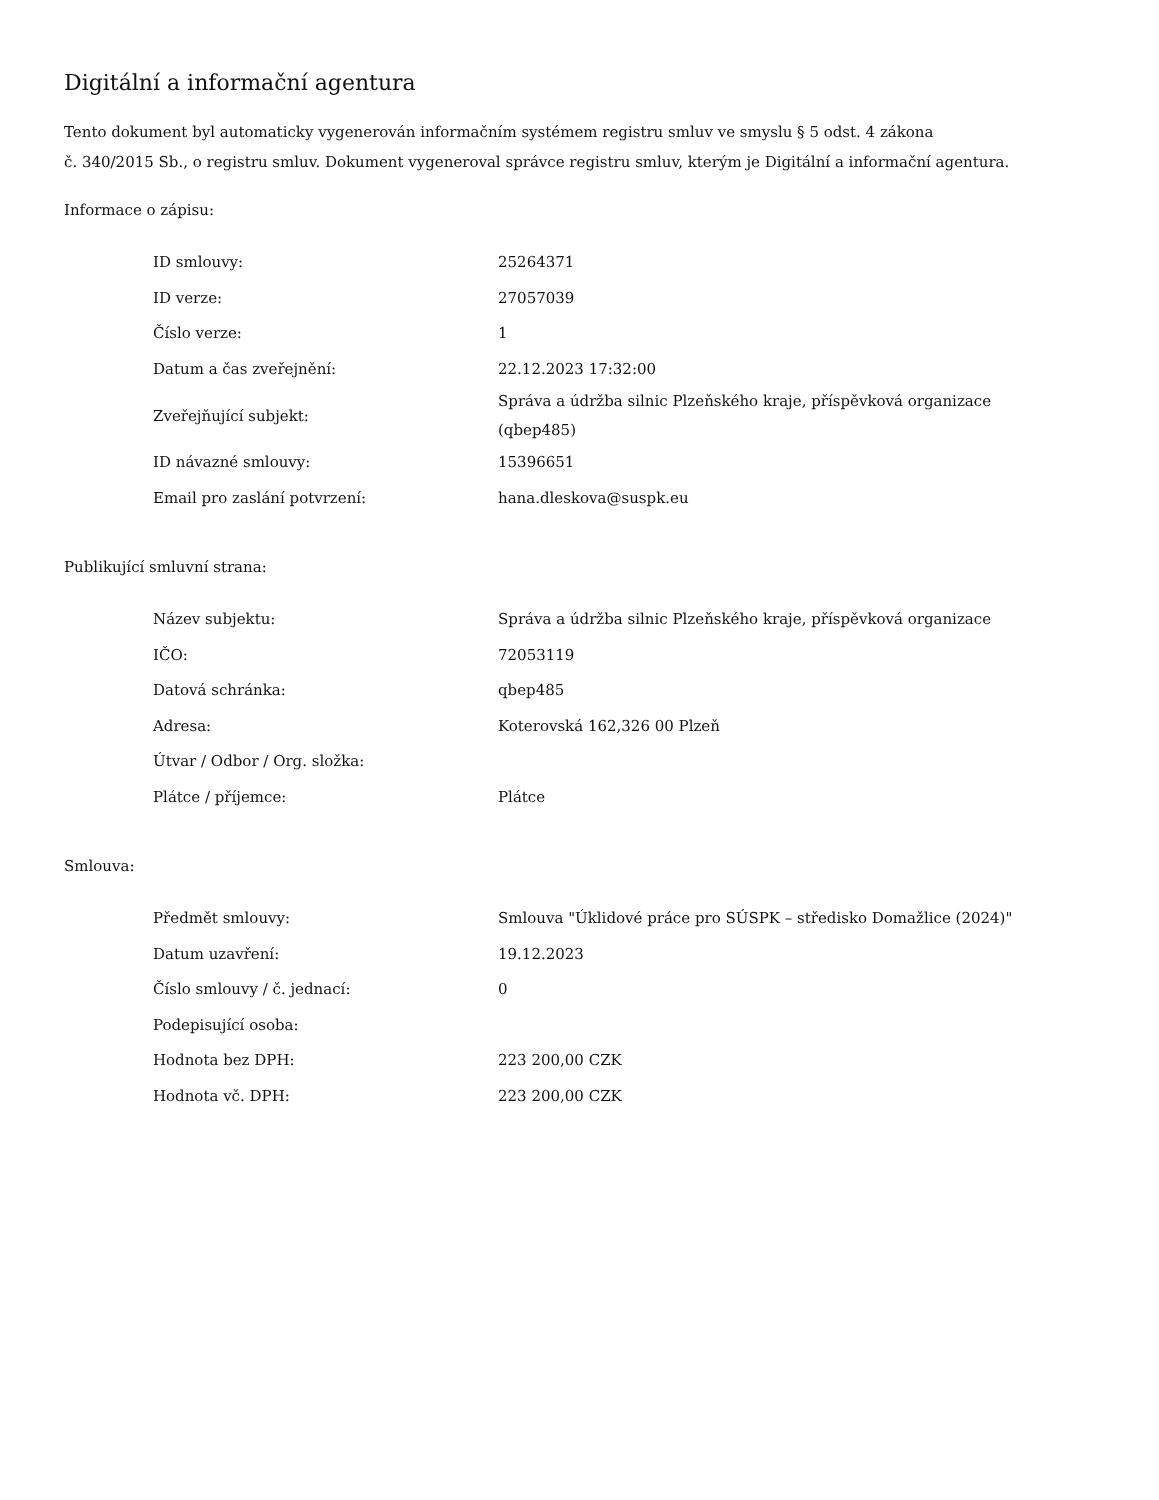Digitální a informační agentura
Tento dokument byl automaticky vygenerován informačním systémem registru smluv ve smyslu § 5 odst. 4 zákona
č. 340/2015 Sb., o registru smluv. Dokument vygeneroval správce registru smluv, kterým je Digitální a informační agentura.
Informace o zápisu:
| ID smlouvy: | 25264371 |
| ID verze: | 27057039 |
| Číslo verze: | 1 |
| Datum a čas zveřejnění: | 22.12.2023 17:32:00 |
| Zveřejňující subjekt: | Správa a údržba silnic Plzeňského kraje, příspěvková organizace (qbep485) |
| ID návazné smlouvy: | 15396651 |
| Email pro zaslání potvrzení: | hana.dleskova@suspk.eu |
Publikující smluvní strana:
| Název subjektu: | Správa a údržba silnic Plzeňského kraje, příspěvková organizace |
| IČO: | 72053119 |
| Datová schránka: | qbep485 |
| Adresa: | Koterovská 162,326 00 Plzeň |
| Útvar / Odbor / Org. složka: | |
| Plátce / příjemce: | Plátce |
Smlouva:
| Předmět smlouvy: | Smlouva "Úklidové práce pro SÚSPK – středisko Domažlice (2024)" |
| Datum uzavření: | 19.12.2023 |
| Číslo smlouvy / č. jednací: | 0 |
| Podepisující osoba: | |
| Hodnota bez DPH: | 223 200,00 CZK |
| Hodnota vč. DPH: | 223 200,00 CZK |